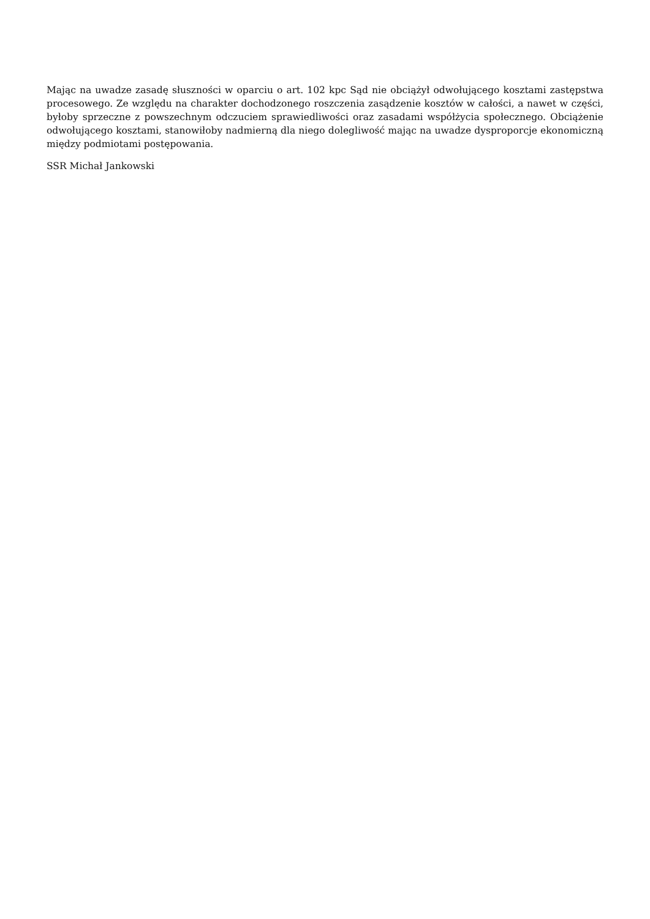Mając na uwadze zasadę słuszności w oparciu o art. 102 kpc Sąd nie obciążył odwołującego kosztami zastępstwa procesowego. Ze względu na charakter dochodzonego roszczenia zasądzenie kosztów w całości, a nawet w części, byłoby sprzeczne z powszechnym odczuciem sprawiedliwości oraz zasadami współżycia społecznego. Obciążenie odwołującego kosztami, stanowiłoby nadmierną dla niego dolegliwość mając na uwadze dysproporcje ekonomiczną między podmiotami postępowania.
SSR Michał Jankowski